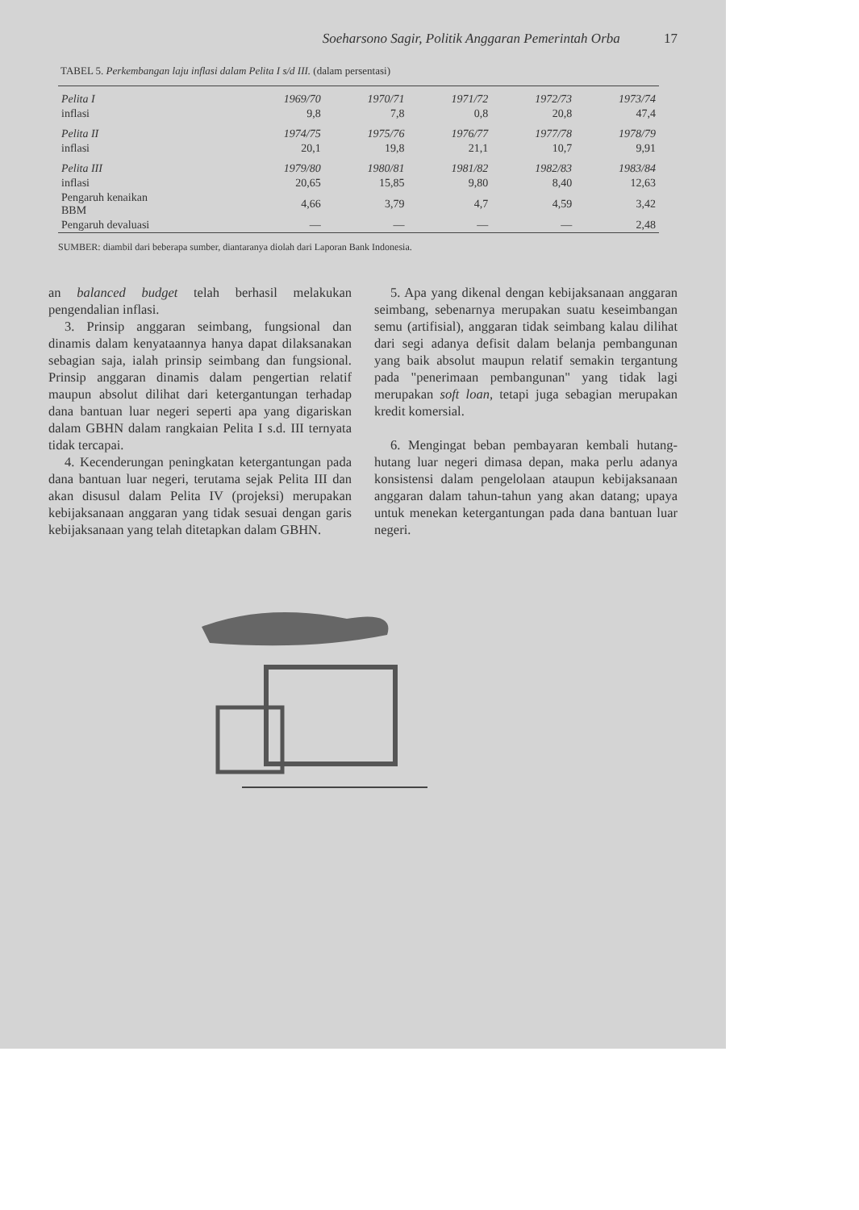Soeharsono Sagir, Politik Anggaran Pemerintah Orba 17
TABEL 5. Perkembangan laju inflasi dalam Pelita I s/d III. (dalam persentasi)
| Pelita I | 1969/70 | 1970/71 | 1971/72 | 1972/73 | 1973/74 |
| inflasi | 9,8 | 7,8 | 0,8 | 20,8 | 47,4 |
| Pelita II | 1974/75 | 1975/76 | 1976/77 | 1977/78 | 1978/79 |
| inflasi | 20,1 | 19,8 | 21,1 | 10,7 | 9,91 |
| Pelita III | 1979/80 | 1980/81 | 1981/82 | 1982/83 | 1983/84 |
| inflasi | 20,65 | 15,85 | 9,80 | 8,40 | 12,63 |
| Pengaruh kenaikan BBM | 4,66 | 3,79 | 4,7 | 4,59 | 3,42 |
| Pengaruh devaluasi | — | — | — | — | 2,48 |
SUMBER: diambil dari beberapa sumber, diantaranya diolah dari Laporan Bank Indonesia.
an balanced budget telah berhasil melakukan pengendalian inflasi.
3. Prinsip anggaran seimbang, fungsional dan dinamis dalam kenyataannya hanya dapat dilaksanakan sebagian saja, ialah prinsip seimbang dan fungsional. Prinsip anggaran dinamis dalam pengertian relatif maupun absolut dilihat dari ketergantungan terhadap dana bantuan luar negeri seperti apa yang digariskan dalam GBHN dalam rangkaian Pelita I s.d. III ternyata tidak tercapai.
4. Kecenderungan peningkatan ketergantungan pada dana bantuan luar negeri, terutama sejak Pelita III dan akan disusul dalam Pelita IV (projeksi) merupakan kebijaksanaan anggaran yang tidak sesuai dengan garis kebijaksanaan yang telah ditetapkan dalam GBHN.
5. Apa yang dikenal dengan kebijaksanaan anggaran seimbang, sebenarnya merupakan suatu keseimbangan semu (artifisial), anggaran tidak seimbang kalau dilihat dari segi adanya defisit dalam belanja pembangunan yang baik absolut maupun relatif semakin tergantung pada "penerimaan pembangunan" yang tidak lagi merupakan soft loan, tetapi juga sebagian merupakan kredit komersial.
6. Mengingat beban pembayaran kembali hutang-hutang luar negeri dimasa depan, maka perlu adanya konsistensi dalam pengelolaan ataupun kebijaksanaan anggaran dalam tahun-tahun yang akan datang; upaya untuk menekan ketergantungan pada dana bantuan luar negeri.